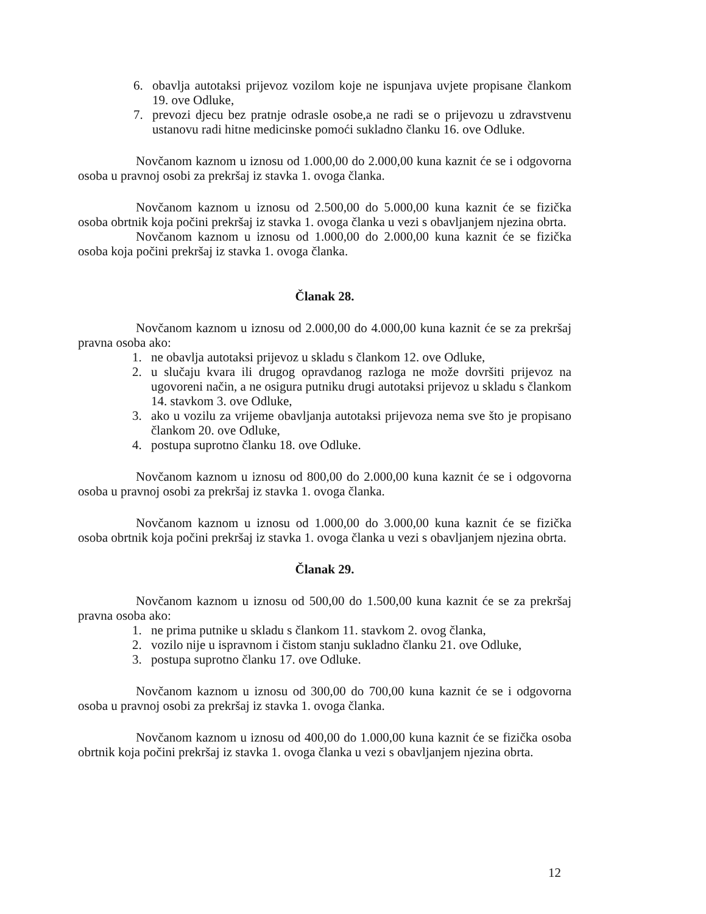6. obavlja autotaksi prijevoz vozilom koje ne ispunjava uvjete propisane člankom 19. ove Odluke,
7. prevozi djecu bez pratnje odrasle osobe,a ne radi se o prijevozu u zdravstvenu ustanovu radi hitne medicinske pomoći sukladno članku 16. ove Odluke.
Novčanom kaznom u iznosu od 1.000,00 do 2.000,00 kuna kaznit će se i odgovorna osoba u pravnoj osobi za prekršaj iz stavka 1. ovoga članka.
Novčanom kaznom u iznosu od 2.500,00 do 5.000,00 kuna kaznit će se fizička osoba obrtnik koja počini prekršaj iz stavka 1. ovoga članka u vezi s obavljanjem njezina obrta.
Novčanom kaznom u iznosu od 1.000,00 do 2.000,00 kuna kaznit će se fizička osoba koja počini prekršaj iz stavka 1. ovoga članka.
Članak 28.
Novčanom kaznom u iznosu od 2.000,00 do 4.000,00 kuna kaznit će se za prekršaj pravna osoba ako:
1. ne obavlja autotaksi prijevoz u skladu s člankom 12. ove Odluke,
2. u slučaju kvara ili drugog opravdanog razloga ne može dovršiti prijevoz na ugovoreni način, a ne osigura putniku drugi autotaksi prijevoz u skladu s člankom 14. stavkom 3. ove Odluke,
3. ako u vozilu za vrijeme obavljanja autotaksi prijevoza nema sve što je propisano člankom 20. ove Odluke,
4. postupa suprotno članku 18. ove Odluke.
Novčanom kaznom u iznosu od 800,00 do 2.000,00 kuna kaznit će se i odgovorna osoba u pravnoj osobi za prekršaj iz stavka 1. ovoga članka.
Novčanom kaznom u iznosu od 1.000,00 do 3.000,00 kuna kaznit će se fizička osoba obrtnik koja počini prekršaj iz stavka 1. ovoga članka u vezi s obavljanjem njezina obrta.
Članak 29.
Novčanom kaznom u iznosu od 500,00 do 1.500,00 kuna kaznit će se za prekršaj pravna osoba ako:
1. ne prima putnike u skladu s člankom 11. stavkom 2. ovog članka,
2. vozilo nije u ispravnom i čistom stanju sukladno članku 21. ove Odluke,
3. postupa suprotno članku 17. ove Odluke.
Novčanom kaznom u iznosu od 300,00 do 700,00 kuna kaznit će se i odgovorna osoba u pravnoj osobi za prekršaj iz stavka 1. ovoga članka.
Novčanom kaznom u iznosu od 400,00 do 1.000,00 kuna kaznit će se fizička osoba obrtnik koja počini prekršaj iz stavka 1. ovoga članka u vezi s obavljanjem njezina obrta.
12